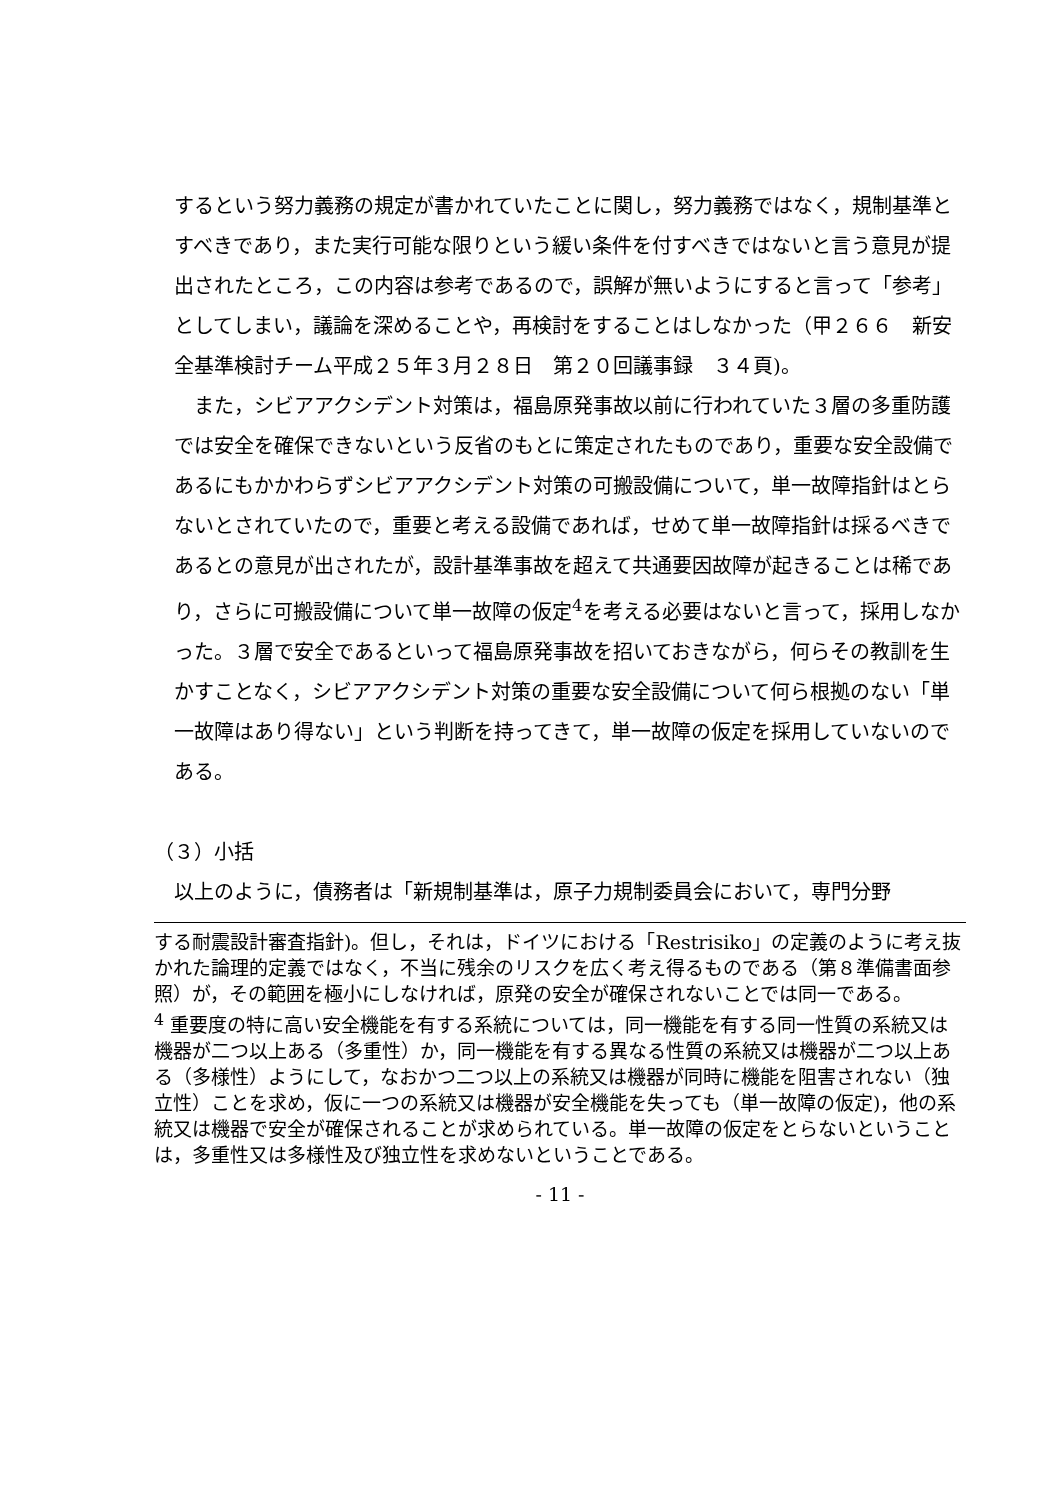するという努力義務の規定が書かれていたことに関し，努力義務ではなく，規制基準とすべきであり，また実行可能な限りという緩い条件を付すべきではないと言う意見が提出されたところ，この内容は参考であるので，誤解が無いようにすると言って「参考」としてしまい，議論を深めることや，再検討をすることはしなかった（甲２６６　新安全基準検討チーム平成２５年３月２８日　第２０回議事録　３４頁)。
また，シビアアクシデント対策は，福島原発事故以前に行われていた３層の多重防護では安全を確保できないという反省のもとに策定されたものであり，重要な安全設備であるにもかかわらずシビアアクシデント対策の可搬設備について，単一故障指針はとらないとされていたので，重要と考える設備であれば，せめて単一故障指針は採るべきであるとの意見が出されたが，設計基準事故を超えて共通要因故障が起きることは稀であり，さらに可搬設備について単一故障の仮定<sup>4</sup>を考える必要はないと言って，採用しなかった。３層で安全であるといって福島原発事故を招いておきながら，何らその教訓を生かすことなく，シビアアクシデント対策の重要な安全設備について何ら根拠のない「単一故障はあり得ない」という判断を持ってきて，単一故障の仮定を採用していないのである。
（３）小括
以上のように，債務者は「新規制基準は，原子力規制委員会において，専門分野
する耐震設計審査指針)。但し，それは，ドイツにおける「Restrisiko」の定義のように考え抜かれた論理的定義ではなく，不当に残余のリスクを広く考え得るものである（第８準備書面参照）が，その範囲を極小にしなければ，原発の安全が確保されないことでは同一である。
<sup>4</sup> 重要度の特に高い安全機能を有する系統については，同一機能を有する同一性質の系統又は機器が二つ以上ある（多重性）か，同一機能を有する異なる性質の系統又は機器が二つ以上ある（多様性）ようにして，なおかつ二つ以上の系統又は機器が同時に機能を阻害されない（独立性）ことを求め，仮に一つの系統又は機器が安全機能を失っても（単一故障の仮定)，他の系統又は機器で安全が確保されることが求められている。単一故障の仮定をとらないということは，多重性又は多様性及び独立性を求めないということである。
- 11 -